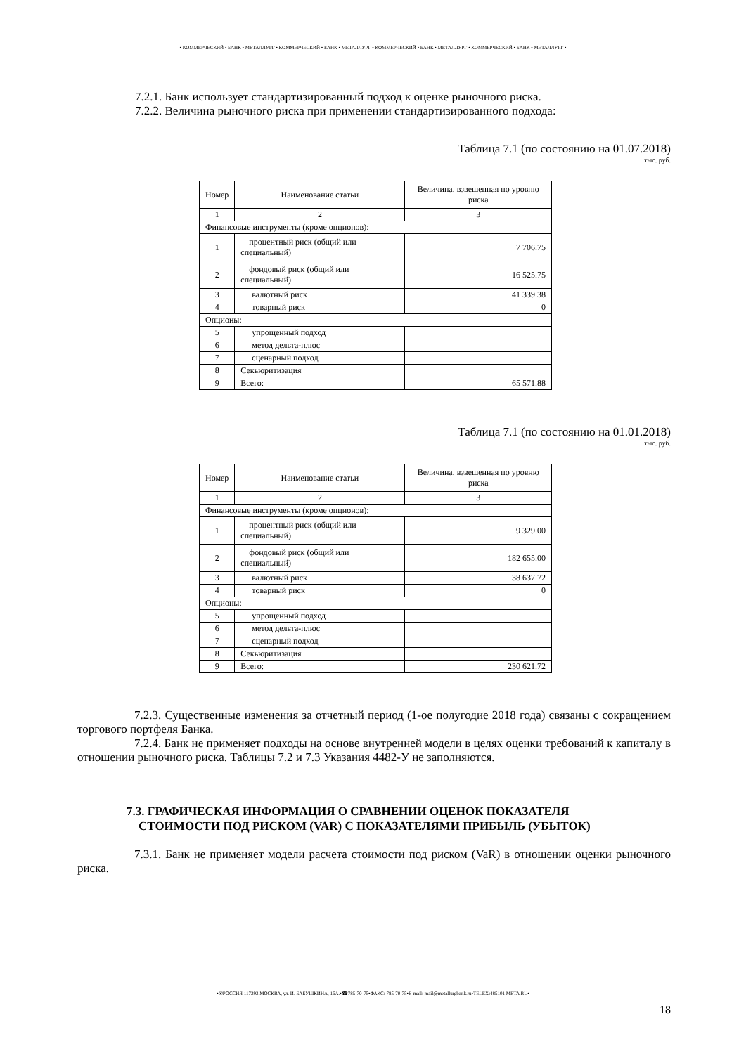• КОММЕРЧЕСКИЙ • БАНК • МЕТАЛЛУРГ • КОММЕРЧЕСКИЙ • БАНК • МЕТАЛЛУРГ • КОММЕРЧЕСКИЙ • БАНК • МЕТАЛЛУРГ • КОММЕРЧЕСКИЙ • БАНК • МЕТАЛЛУРГ •
7.2.1. Банк использует стандартизированный подход к оценке рыночного риска.
7.2.2. Величина рыночного риска при применении стандартизированного подхода:
Таблица 7.1 (по состоянию на 01.07.2018)
тыс. руб.
| Номер | Наименование статьи | Величина, взвешенная по уровню риска |
| --- | --- | --- |
| 1 | 2 | 3 |
| Финансовые инструменты (кроме опционов): | | |
| 1 | процентный риск (общий или специальный) | 7 706.75 |
| 2 | фондовый риск (общий или специальный) | 16 525.75 |
| 3 | валютный риск | 41 339.38 |
| 4 | товарный риск | 0 |
| Опционы: | | |
| 5 | упрощенный подход | |
| 6 | метод дельта-плюс | |
| 7 | сценарный подход | |
| 8 | Секьюритизация | |
| 9 | Всего: | 65 571.88 |
Таблица 7.1 (по состоянию на 01.01.2018)
тыс. руб.
| Номер | Наименование статьи | Величина, взвешенная по уровню риска |
| --- | --- | --- |
| 1 | 2 | 3 |
| Финансовые инструменты (кроме опционов): | | |
| 1 | процентный риск (общий или специальный) | 9 329.00 |
| 2 | фондовый риск (общий или специальный) | 182 655.00 |
| 3 | валютный риск | 38 637.72 |
| 4 | товарный риск | 0 |
| Опционы: | | |
| 5 | упрощенный подход | |
| 6 | метод дельта-плюс | |
| 7 | сценарный подход | |
| 8 | Секьюритизация | |
| 9 | Всего: | 230 621.72 |
7.2.3. Существенные изменения за отчетный период (1-ое полугодие 2018 года) связаны с сокращением торгового портфеля Банка.
7.2.4. Банк не применяет подходы на основе внутренней модели в целях оценки требований к капиталу в отношении рыночного риска. Таблицы 7.2 и 7.3 Указания 4482-У не заполняются.
7.3. ГРАФИЧЕСКАЯ ИНФОРМАЦИЯ О СРАВНЕНИИ ОЦЕНОК ПОКАЗАТЕЛЯ
СТОИМОСТИ ПОД РИСКОМ (VAR) С ПОКАЗАТЕЛЯМИ ПРИБЫЛЬ (УБЫТОК)
7.3.1. Банк не применяет модели расчета стоимости под риском (VaR) в отношении оценки рыночного риска.
•✉РОССИЯ 117292 МОСКВА, ул. И. БАБУШКИНА, 16А.•☎785-70-75•ФАКС: 785-70-75•E-mail: mail@metallurgbank.ru•TELEX:485101 META RU•
18